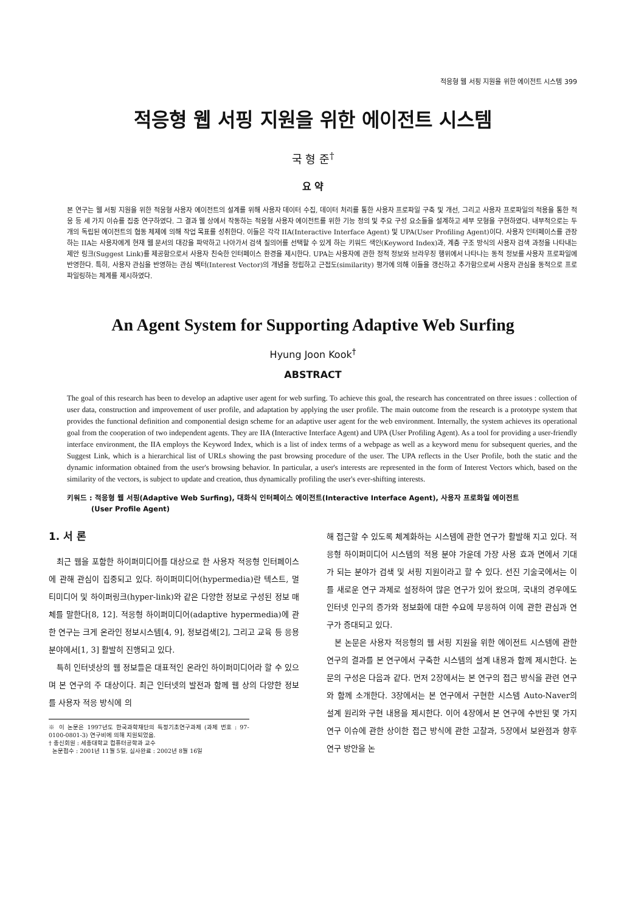적응형 웹 서핑 지원을 위한 에이전트 시스템 399
적응형 웹 서핑 지원을 위한 에이전트 시스템
국 형 준<sup>†</sup>
요 약
본 연구는 웹 서핑 지원을 위한 적응형 사용자 에이전트의 설계를 위해 사용자 데이터 수집, 데이터 처리를 통한 사용자 프로파일 구축 및 개선, 그리고 사용자 프로파일의 적용을 통한 적응 등 세 가지 이슈를 집중 연구하였다. 그 결과 웹 상에서 작동하는 적응형 사용자 에이전트를 위한 기능 정의 및 주요 구성 요소들을 설계하고 세부 모형을 구현하였다. 내부적으로는 두 개의 독립된 에이전트의 협동 체제에 의해 작업 목표를 성취한다. 이들은 각각 IIA(Interactive Interface Agent) 및 UPA(User Profiling Agent)이다. 사용자 인터페이스를 관장하는 IIA는 사용자에게 현재 웹 문서의 대강을 파악하고 나아가서 검색 질의어를 선택할 수 있게 하는 키워드 색인(Keyword Index)과, 계층 구조 방식의 사용자 검색 과정을 나타내는 제안 링크(Suggest Link)를 제공함으로서 사용자 친숙한 인터페이스 환경을 제시한다. UPA는 사용자에 관한 정적 정보와 브라우징 행위에서 나타나는 동적 정보를 사용자 프로파일에 반영한다. 특히, 사용자 관심을 반영하는 관심 벡터(Interest Vector)의 개념을 정립하고 근접도(similarity) 평가에 의해 이들을 갱신하고 추가함으로써 사용자 관심을 동적으로 프로파일링하는 체계를 제시하였다.
An Agent System for Supporting Adaptive Web Surfing
Hyung Joon Kook<sup>†</sup>
ABSTRACT
The goal of this research has been to develop an adaptive user agent for web surfing. To achieve this goal, the research has concentrated on three issues : collection of user data, construction and improvement of user profile, and adaptation by applying the user profile. The main outcome from the research is a prototype system that provides the functional definition and componential design scheme for an adaptive user agent for the web environment. Internally, the system achieves its operational goal from the cooperation of two independent agents. They are IIA (Interactive Interface Agent) and UPA (User Profiling Agent). As a tool for providing a user-friendly interface environment, the IIA employs the Keyword Index, which is a list of index terms of a webpage as well as a keyword menu for subsequent queries, and the Suggest Link, which is a hierarchical list of URLs showing the past browsing procedure of the user. The UPA reflects in the User Profile, both the static and the dynamic information obtained from the user's browsing behavior. In particular, a user's interests are represented in the form of Interest Vectors which, based on the similarity of the vectors, is subject to update and creation, thus dynamically profiling the user's ever-shifting interests.
키워드 : 적응형 웹 서핑(Adaptive Web Surfing), 대화식 인터페이스 에이전트(Interactive Interface Agent), 사용자 프로화일 에이전트
(User Profile Agent)
1. 서 론
최근 웹을 포함한 하이퍼미디어를 대상으로 한 사용자 적응형 인터페이스에 관해 관심이 집중되고 있다. 하이퍼미디어(hypermedia)란 텍스트, 멀티미디어 및 하이퍼링크(hyper-link)와 같은 다양한 정보로 구성된 정보 매체를 말한다[8, 12]. 적응형 하이퍼미디어(adaptive hypermedia)에 관한 연구는 크게 온라인 정보시스템[4, 9], 정보검색[2], 그리고 교육 등 응용 분야에서[1, 3] 활발히 진행되고 있다.
특히 인터넷상의 웹 정보들은 대표적인 온라인 하이퍼미디어라 할 수 있으며 본 연구의 주 대상이다. 최근 인터넷의 발전과 함께 웹 상의 다양한 정보를 사용자 적응 방식에 의
※ 이 논문은 1997년도 한국과학재단의 특정기초연구과제 (과제 번호 : 97-0100-0801-3) 연구비에 의해 지원되었음.
† 종신회원 : 세종대학교 컴퓨터공학과 교수
논문접수 : 2001년 11월 5일, 심사완료 : 2002년 8월 16일
해 접근할 수 있도록 체계화하는 시스템에 관한 연구가 활발해 지고 있다. 적응형 하이퍼미디어 시스템의 적용 분야 가운데 가장 사용 효과 면에서 기대가 되는 분야가 검색 및 서핑 지원이라고 할 수 있다. 선진 기술국에서는 이를 새로운 연구 과제로 설정하여 많은 연구가 있어 왔으며, 국내의 경우에도 인터넷 인구의 증가와 정보화에 대한 수요에 부응하여 이에 관한 관심과 연구가 증대되고 있다.
본 논문은 사용자 적응형의 웹 서핑 지원을 위한 에이전트 시스템에 관한 연구의 결과를 본 연구에서 구축한 시스템의 설계 내용과 함께 제시한다. 논문의 구성은 다음과 같다. 먼저 2장에서는 본 연구의 접근 방식을 관련 연구와 함께 소개한다. 3장에서는 본 연구에서 구현한 시스템 Auto-Naver의 설계 원리와 구현 내용을 제시한다. 이어 4장에서 본 연구에 수반된 몇 가지 연구 이슈에 관한 상이한 접근 방식에 관한 고찰과, 5장에서 보완점과 향후 연구 방안을 논